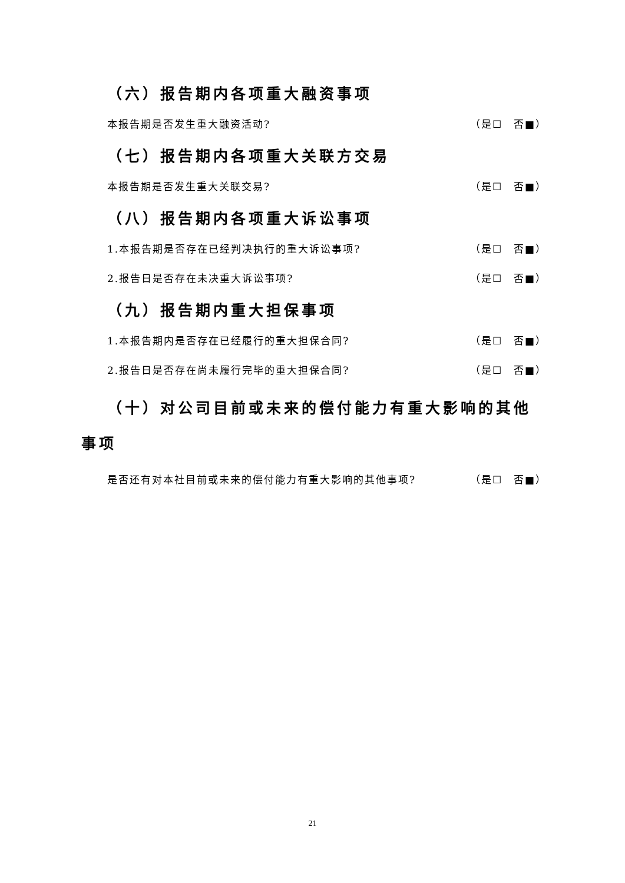（六）报告期内各项重大融资事项
本报告期是否发生重大融资活动? （是☐　否■）
（七）报告期内各项重大关联方交易
本报告期是否发生重大关联交易? （是☐　否■）
（八）报告期内各项重大诉讼事项
1.本报告期是否存在已经判决执行的重大诉讼事项? （是☐　否■）
2.报告日是否存在未决重大诉讼事项? （是☐　否■）
（九）报告期内重大担保事项
1.本报告期内是否存在已经履行的重大担保合同? （是☐　否■）
2.报告日是否存在尚未履行完毕的重大担保合同? （是☐　否■）
　 （十）对公司目前或未来的偿付能力有重大影响的其他事项
是否还有对本社目前或未来的偿付能力有重大影响的其他事项? （是☐　否■）
21